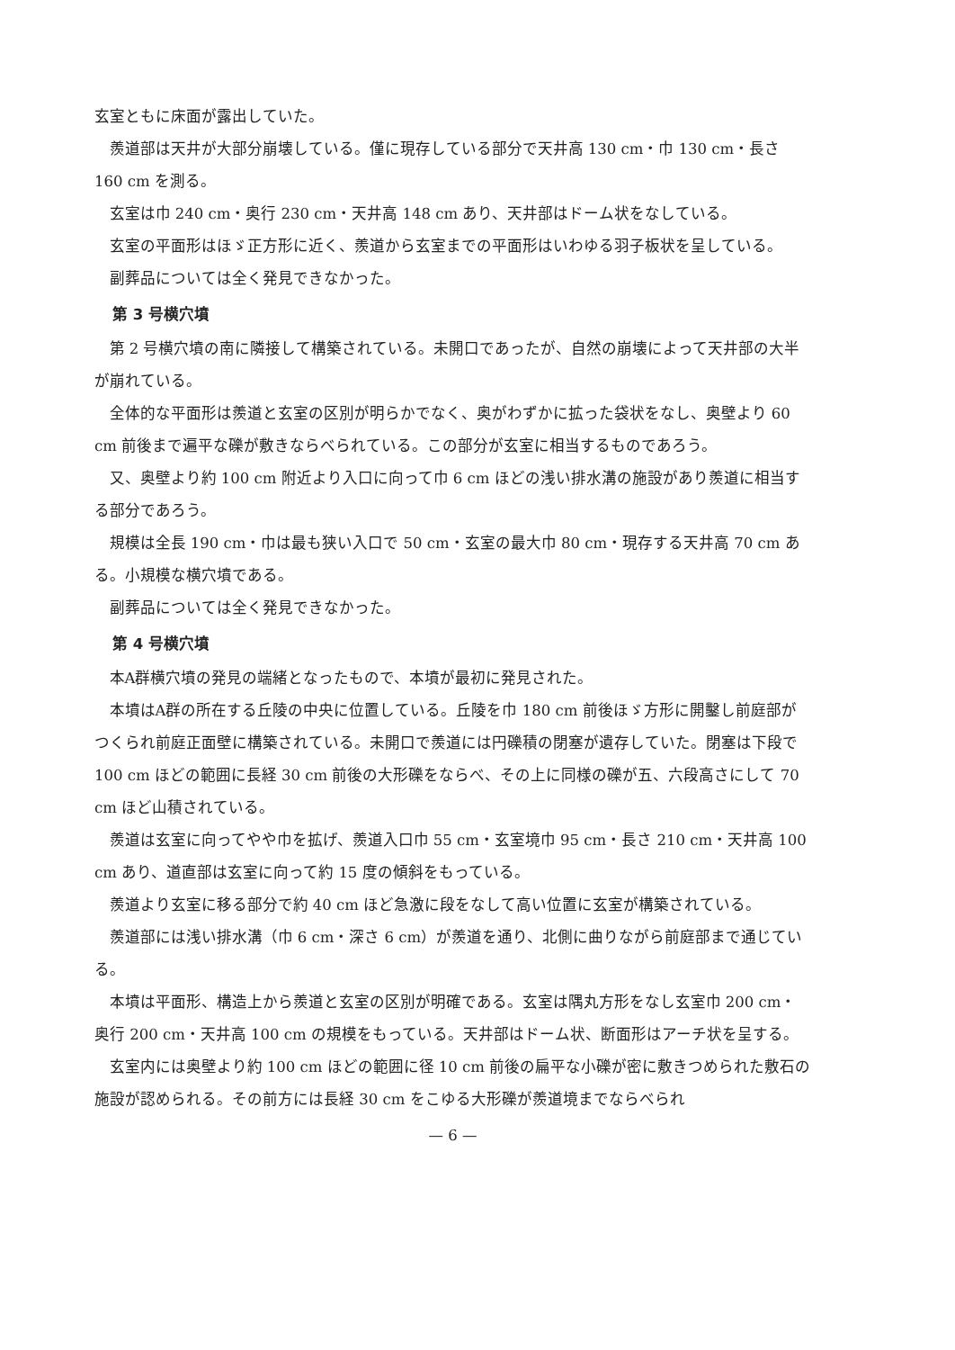玄室ともに床面が露出していた。
羨道部は天井が大部分崩壊している。僅に現存している部分で天井高 130 cm・巾 130 cm・長さ 160 cm を測る。
玄室は巾 240 cm・奥行 230 cm・天井高 148 cm あり、天井部はドーム状をなしている。
玄室の平面形はほゞ正方形に近く、羨道から玄室までの平面形はいわゆる羽子板状を呈している。
副葬品については全く発見できなかった。
第 3 号横穴墳
第 2 号横穴墳の南に隣接して構築されている。未開口であったが、自然の崩壊によって天井部の大半が崩れている。
全体的な平面形は羨道と玄室の区別が明らかでなく、奥がわずかに拡った袋状をなし、奥壁より 60 cm 前後まで遍平な礫が敷きならべられている。この部分が玄室に相当するものであろう。
又、奥壁より約 100 cm 附近より入口に向って巾 6 cm ほどの浅い排水溝の施設があり羨道に相当する部分であろう。
規模は全長 190 cm・巾は最も狭い入口で 50 cm・玄室の最大巾 80 cm・現存する天井高 70 cm ある。小規模な横穴墳である。
副葬品については全く発見できなかった。
第 4 号横穴墳
本A群横穴墳の発見の端緒となったもので、本墳が最初に発見された。
本墳はA群の所在する丘陵の中央に位置している。丘陵を巾 180 cm 前後ほゞ方形に開鑿し前庭部がつくられ前庭正面壁に構築されている。未開口で羨道には円礫積の閉塞が遺存していた。閉塞は下段で 100 cm ほどの範囲に長経 30 cm 前後の大形礫をならべ、その上に同様の礫が五、六段高さにして 70 cm ほど山積されている。
羨道は玄室に向ってやや巾を拡げ、羨道入口巾 55 cm・玄室境巾 95 cm・長さ 210 cm・天井高 100 cm あり、道直部は玄室に向って約 15 度の傾斜をもっている。
羨道より玄室に移る部分で約 40 cm ほど急激に段をなして高い位置に玄室が構築されている。
羨道部には浅い排水溝（巾 6 cm・深さ 6 cm）が羨道を通り、北側に曲りながら前庭部まで通じている。
本墳は平面形、構造上から羨道と玄室の区別が明確である。玄室は隅丸方形をなし玄室巾 200 cm・奥行 200 cm・天井高 100 cm の規模をもっている。天井部はドーム状、断面形はアーチ状を呈する。
玄室内には奥壁より約 100 cm ほどの範囲に径 10 cm 前後の扁平な小礫が密に敷きつめられた敷石の施設が認められる。その前方には長経 30 cm をこゆる大形礫が羨道境までならべられ
— 6 —